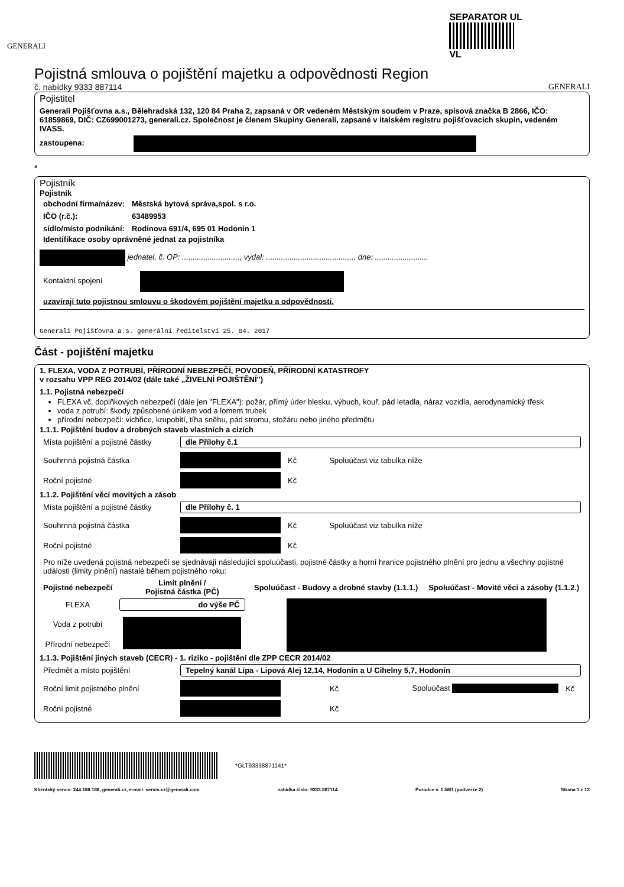GENERALI
SEPARATOR UL
VL
Pojistná smlouva o pojištění majetku a odpovědnosti Region
č. nabídky 9333 887114 GENERALI
Pojistitel
Generali Pojišťovna a.s., Bělehradská 132, 120 84 Praha 2, zapsaná v OR vedeném Městským soudem v Praze, spisová značka B 2866, IČO: 61859869, DIČ: CZ699001273, generali.cz. Společnost je členem Skupiny Generali, zapsané v italském registru pojišťovacích skupin, vedeném IVASS.
zastoupena:
a
Pojistník
Pojistník
| obchodní firma/název: | Městská bytová správa,spol. s r.o. |
| IČO (r.č.): | 63489953 |
| sídlo/místo podnikání: | Rodinova 691/4, 695 01 Hodonín 1 |
Identifikace osoby oprávněné jednat za pojistníka
jednatel, č. OP: ..........................., vydal: .......................................... dne: .........................
Kontaktní spojení
uzavírají tuto pojistnou smlouvu o škodovém pojištění majetku a odpovědnosti.
Generali Pojišťovna a.s. generální ředitelství 25. 04. 2017
Část - pojištění majetku
1. FLEXA, VODA Z POTRUBÍ, PŘÍRODNÍ NEBEZPEČÍ, POVODEŇ, PŘÍRODNÍ KATASTROFY
v rozsahu VPP REG 2014/02 (dále také „ŽIVELNÍ POJIŠTĚNÍ")
1.1. Pojistná nebezpečí
FLEXA vč. doplňkových nebezpečí (dále jen "FLEXA"): požár, přímý úder blesku, výbuch, kouř, pád letadla, náraz vozidla, aerodynamický třesk
voda z potrubí: škody způsobené únikem vod a lomem trubek
přírodní nebezpečí: vichřice, krupobití, tíha sněhu, pád stromu, stožáru nebo jiného předmětu
1.1.1. Pojištění budov a drobných staveb vlastních a cizích
| Místa pojištění a pojistné částky | dle Přílohy č.1 | | |
| Souhrnná pojistná částka | | Kč | Spoluúčast viz tabulka níže |
| Roční pojistné | | Kč | |
1.1.2. Pojištění věcí movitých a zásob
| Místa pojištění a pojistné částky | dle Přílohy č. 1 | | |
| Souhrnná pojistná částka | | Kč | Spoluúčast viz tabulka níže |
| Roční pojistné | | Kč | |
Pro níže uvedená pojistná nebezpečí se sjednávají následující spoluúčasti, pojistné částky a horní hranice pojistného plnění pro jednu a všechny pojistné události (limity plnění) nastalé během pojistného roku:
| Pojistné nebezpečí | Limit plnění / Pojistná částka (PČ) | Spoluúčast - Budovy a drobné stavby (1.1.1.) | Spoluúčast - Movité věci a zásoby (1.1.2.) |
| --- | --- | --- | --- |
| FLEXA | do výše PČ | | |
| Voda z potrubí | | | |
| Přírodní nebezpečí | | | |
1.1.3. Pojištění jiných staveb (CECR) - 1. riziko - pojištění dle ZPP CECR 2014/02
| Předmět a místo pojištění | Tepelný kanál Lípa - Lipová Alej 12,14, Hodonín a U Cihelny 5,7, Hodonín | | | |
| Roční limit pojistného plnění | | Kč | Spoluúčast | Kč |
| Roční pojistné | | Kč | | |
*GLT93338871141*
Klientský servis: 244 188 188, generali.cz, e-mail: servis.cz@generali.com nabídka číslo: 9333 887114 Porodce v. 1.58/1 (podverze 2) Strana 1 z 13